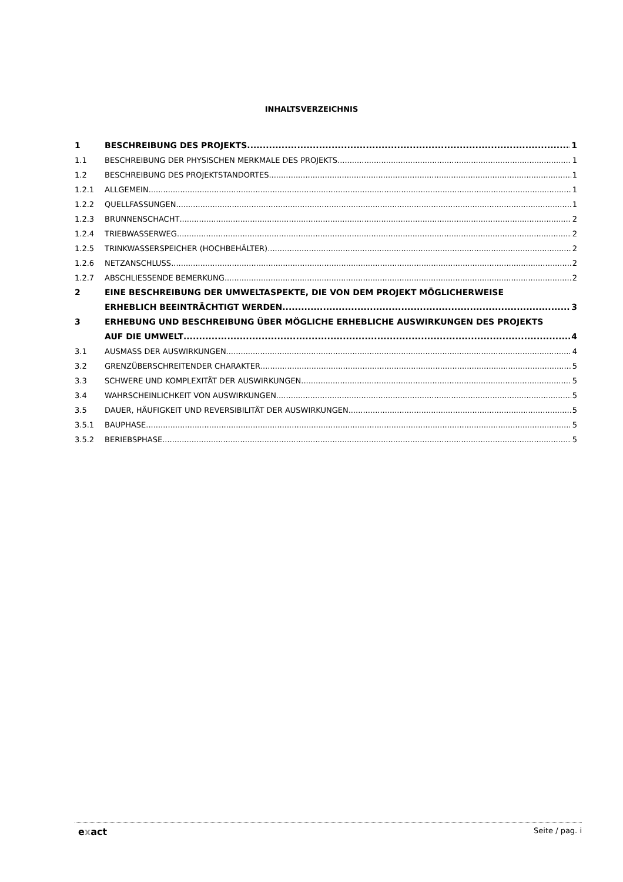INHALTSVERZEICHNIS
1 BESCHREIBUNG DES PROJEKTS 1
1.1 BESCHREIBUNG DER PHYSISCHEN MERKMALE DES PROJEKTS 1
1.2 BESCHREIBUNG DES PROJEKTSTANDORTES 1
1.2.1 ALLGEMEIN 1
1.2.2 QUELLFASSUNGEN 1
1.2.3 BRUNNENSCHACHT 2
1.2.4 TRIEBWASSERWEG 2
1.2.5 TRINKWASSERSPEICHER (HOCHBEHÄLTER) 2
1.2.6 NETZANSCHLUSS 2
1.2.7 ABSCHLIESSENDE BEMERKUNG 2
2 EINE BESCHREIBUNG DER UMWELTASPEKTE, DIE VON DEM PROJEKT MÖGLICHERWEISE
ERHEBLICH BEEINTRÄCHTIGT WERDEN 3
3 ERHEBUNG UND BESCHREIBUNG ÜBER MÖGLICHE ERHEBLICHE AUSWIRKUNGEN DES PROJEKTS
AUF DIE UMWELT 4
3.1 AUSMASS DER AUSWIRKUNGEN 4
3.2 GRENZÜBERSCHREITENDER CHARAKTER 5
3.3 SCHWERE UND KOMPLEXITÄT DER AUSWIRKUNGEN 5
3.4 WAHRSCHEINLICHKEIT VON AUSWIRKUNGEN 5
3.5 DAUER, HÄUFIGKEIT UND REVERSIBILITÄT DER AUSWIRKUNGEN 5
3.5.1 BAUPHASE 5
3.5.2 BERIEBSPHASE 5
exact Seite / pag. i